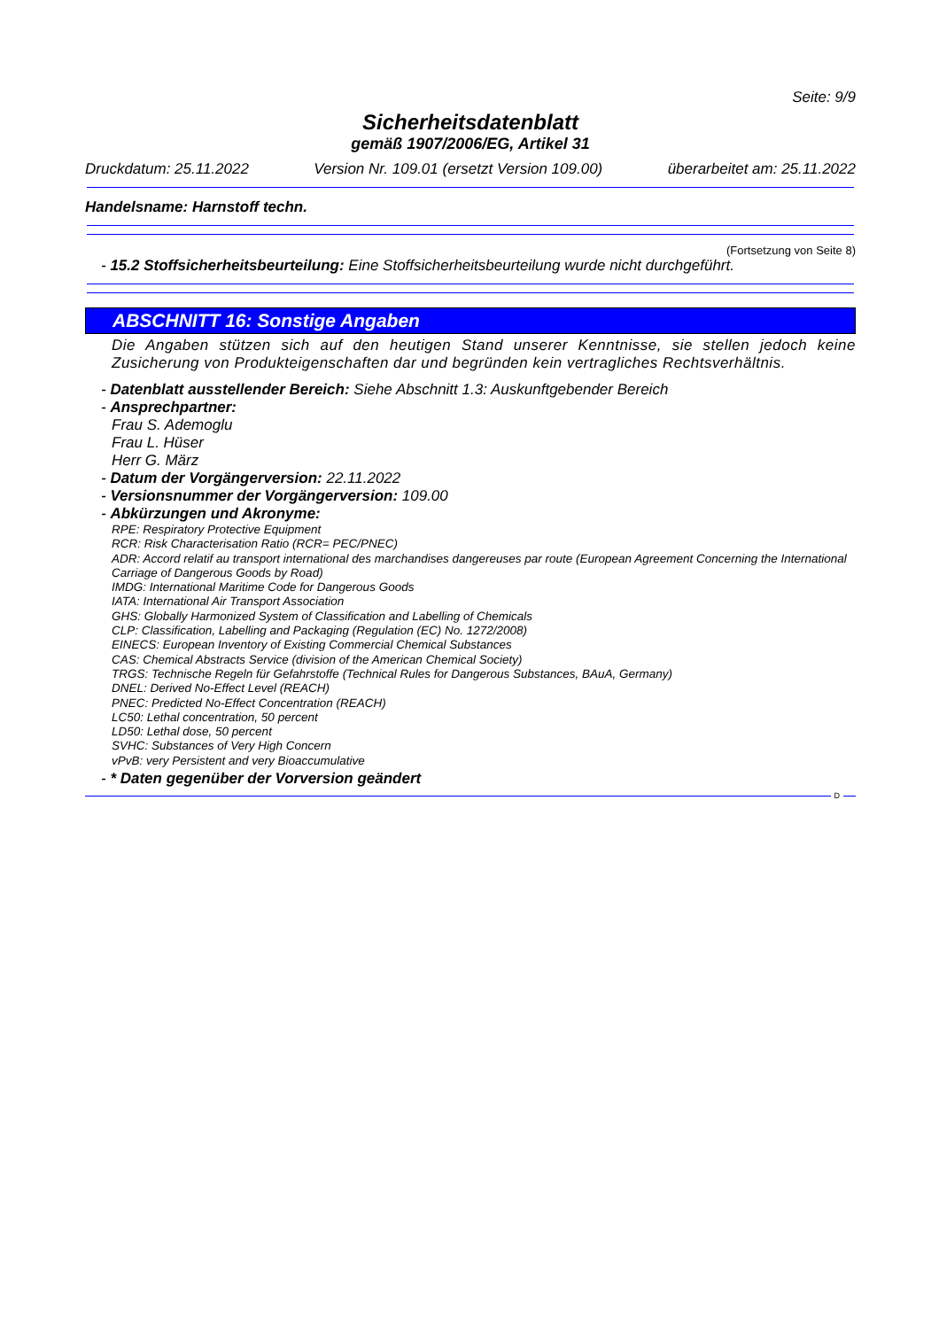Seite: 9/9
Sicherheitsdatenblatt
gemäß 1907/2006/EG, Artikel 31
Druckdatum: 25.11.2022 Version Nr. 109.01 (ersetzt Version 109.00) überarbeitet am: 25.11.2022
Handelsname: Harnstoff techn.
(Fortsetzung von Seite 8)
- 15.2 Stoffsicherheitsbeurteilung: Eine Stoffsicherheitsbeurteilung wurde nicht durchgeführt.
ABSCHNITT 16: Sonstige Angaben
Die Angaben stützen sich auf den heutigen Stand unserer Kenntnisse, sie stellen jedoch keine Zusicherung von Produkteigenschaften dar und begründen kein vertragliches Rechtsverhältnis.
- Datenblatt ausstellender Bereich: Siehe Abschnitt 1.3: Auskunftgebender Bereich
- Ansprechpartner:
Frau S. Ademoglu
Frau L. Hüser
Herr G. März
- Datum der Vorgängerversion: 22.11.2022
- Versionsnummer der Vorgängerversion: 109.00
- Abkürzungen und Akronyme:
RPE: Respiratory Protective Equipment
RCR: Risk Characterisation Ratio (RCR= PEC/PNEC)
ADR: Accord relatif au transport international des marchandises dangereuses par route (European Agreement Concerning the International Carriage of Dangerous Goods by Road)
IMDG: International Maritime Code for Dangerous Goods
IATA: International Air Transport Association
GHS: Globally Harmonized System of Classification and Labelling of Chemicals
CLP: Classification, Labelling and Packaging (Regulation (EC) No. 1272/2008)
EINECS: European Inventory of Existing Commercial Chemical Substances
CAS: Chemical Abstracts Service (division of the American Chemical Society)
TRGS: Technische Regeln für Gefahrstoffe (Technical Rules for Dangerous Substances, BAuA, Germany)
DNEL: Derived No-Effect Level (REACH)
PNEC: Predicted No-Effect Concentration (REACH)
LC50: Lethal concentration, 50 percent
LD50: Lethal dose, 50 percent
SVHC: Substances of Very High Concern
vPvB: very Persistent and very Bioaccumulative
- * Daten gegenüber der Vorversion geändert
D